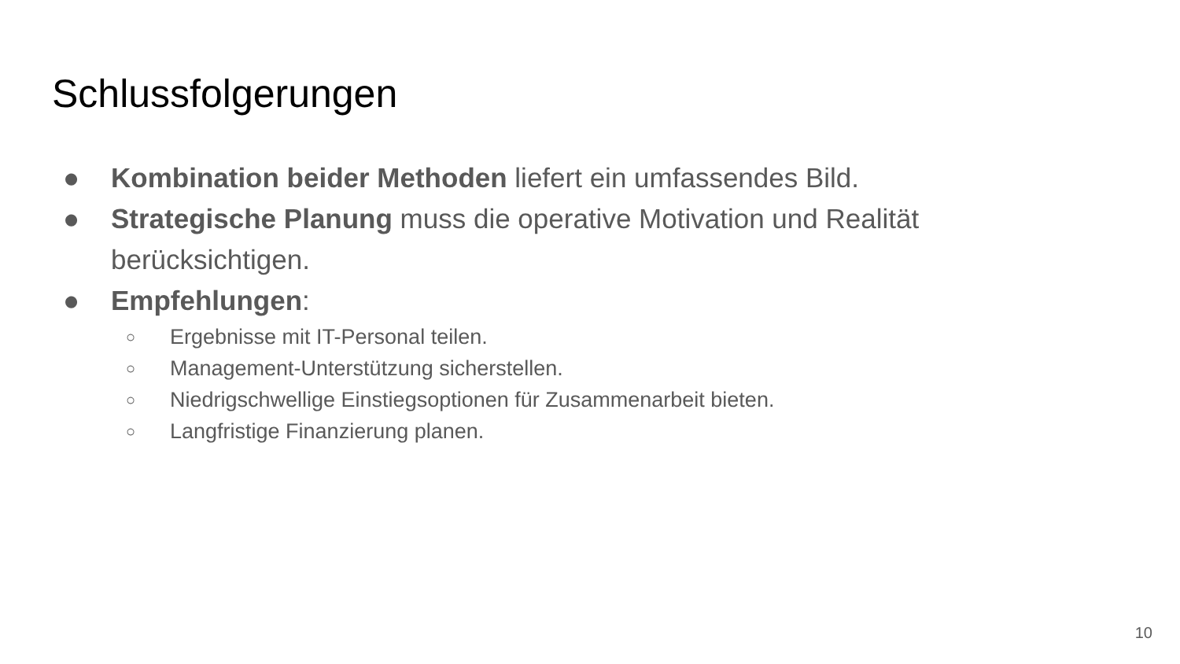Schlussfolgerungen
● Kombination beider Methoden liefert ein umfassendes Bild.
● Strategische Planung muss die operative Motivation und Realität berücksichtigen.
● Empfehlungen:
○ Ergebnisse mit IT-Personal teilen.
○ Management-Unterstützung sicherstellen.
○ Niedrigschwellige Einstiegsoptionen für Zusammenarbeit bieten.
○ Langfristige Finanzierung planen.
10